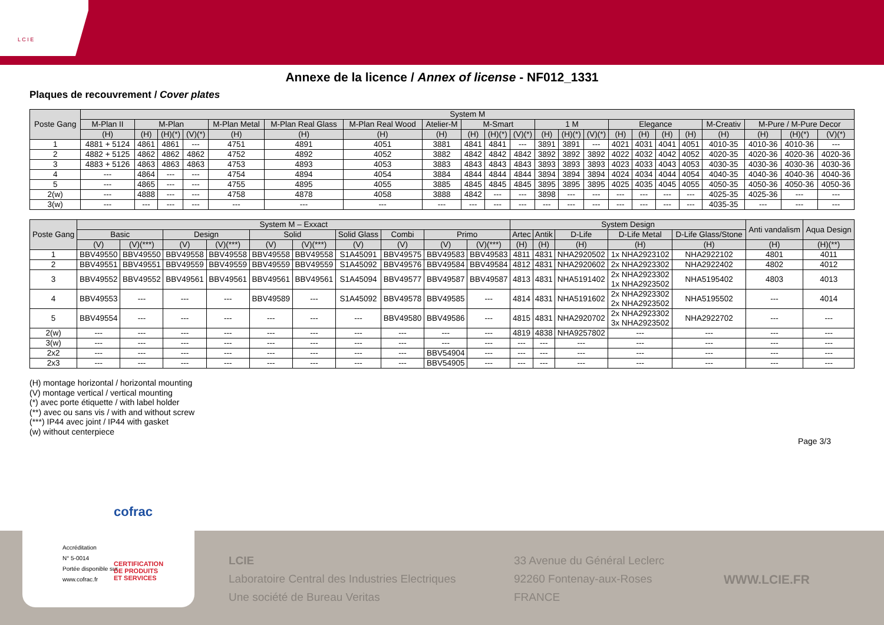L C I E
Annexe de la licence / Annex of license - NF012_1331
Plaques de recouvrement / Cover plates
| Poste Gang | System M | | | | | | | | | | | | | | | | | | | | | |
| --- | --- | --- | --- | --- | --- | --- | --- | --- | --- | --- | --- | --- | --- | --- | --- | --- | --- | --- | --- | --- | --- | --- |
| | M-Plan II | M-Plan | | | M-Plan Metal | M-Plan Real Glass | M-Plan Real Wood | Atelier-M | M-Smart | | | 1 M | | | Elegance | | | | M-Creativ | M-Pure / M-Pure Decor | | |
| | (H) | (H) | (H)(*) | (V)(*) | (H) | (H) | (H) | (H) | (H) | (H)(*) | (V)(*) | (H) | (H)(*) | (V)(*) | (H) | (H) | (H) | (H) | (H) | (H) | (H)(*) | (V)(*) |
| 1 | 4881 + 5124 | 4861 | 4861 | --- | 4751 | 4891 | 4051 | 3881 | 4841 | 4841 | --- | 3891 | 3891 | --- | 4021 | 4031 | 4041 | 4051 | 4010-35 | 4010-36 | 4010-36 | --- |
| 2 | 4882 + 5125 | 4862 | 4862 | 4862 | 4752 | 4892 | 4052 | 3882 | 4842 | 4842 | 4842 | 3892 | 3892 | 3892 | 4022 | 4032 | 4042 | 4052 | 4020-35 | 4020-36 | 4020-36 | 4020-36 |
| 3 | 4883 + 5126 | 4863 | 4863 | 4863 | 4753 | 4893 | 4053 | 3883 | 4843 | 4843 | 4843 | 3893 | 3893 | 3893 | 4023 | 4033 | 4043 | 4053 | 4030-35 | 4030-36 | 4030-36 | 4030-36 |
| 4 | --- | 4864 | --- | --- | 4754 | 4894 | 4054 | 3884 | 4844 | 4844 | 4844 | 3894 | 3894 | 3894 | 4024 | 4034 | 4044 | 4054 | 4040-35 | 4040-36 | 4040-36 | 4040-36 |
| 5 | --- | 4865 | --- | --- | 4755 | 4895 | 4055 | 3885 | 4845 | 4845 | 4845 | 3895 | 3895 | 3895 | 4025 | 4035 | 4045 | 4055 | 4050-35 | 4050-36 | 4050-36 | 4050-36 |
| 2(w) | --- | 4888 | --- | --- | 4758 | 4878 | 4058 | 3888 | 4842 | --- | --- | 3898 | --- | --- | --- | --- | --- | --- | 4025-35 | 4025-36 | --- | --- |
| 3(w) | --- | --- | --- | --- | --- | --- | --- | --- | --- | --- | --- | --- | --- | --- | --- | --- | --- | --- | 4035-35 | --- | --- | --- |
| Poste Gang | System M – Exxact | | | | | | | | | | System Design | | | | | Anti vandalism | Aqua Design |
| --- | --- | --- | --- | --- | --- | --- | --- | --- | --- | --- | --- | --- | --- | --- | --- | --- | --- |
| | Basic | | Design | | Solid | | Solid Glass | Combi | Primo | | Artec | Antik | D-Life | D-Life Metal | D-Life Glass/Stone | | |
| | (V) | (V)(***) | (V) | (V)(***) | (V) | (V)(***) | (V) | (V) | (V) | (V)(***) | (H) | (H) | (H) | (H) | (H) | (H) | (H)(**) |
| 1 | BBV49550 | BBV49550 | BBV49558 | BBV49558 | BBV49558 | BBV49558 | S1A45091 | BBV49575 | BBV49583 | BBV49583 | 4811 | 4831 | NHA2920502 | 1x NHA2923102 | NHA2922102 | 4801 | 4011 |
| 2 | BBV49551 | BBV49551 | BBV49559 | BBV49559 | BBV49559 | BBV49559 | S1A45092 | BBV49576 | BBV49584 | BBV49584 | 4812 | 4831 | NHA2920602 | 2x NHA2923302 | NHA2922402 | 4802 | 4012 |
| 3 | BBV49552 | BBV49552 | BBV49561 | BBV49561 | BBV49561 | BBV49561 | S1A45094 | BBV49577 | BBV49587 | BBV49587 | 4813 | 4831 | NHA5191402 | 2x NHA2923302 1x NHA2923502 | NHA5195402 | 4803 | 4013 |
| 4 | BBV49553 | --- | --- | --- | BBV49589 | --- | S1A45092 | BBV49578 | BBV49585 | --- | 4814 | 4831 | NHA5191602 | 2x NHA2923302 2x NHA2923502 | NHA5195502 | --- | 4014 |
| 5 | BBV49554 | --- | --- | --- | --- | --- | --- | BBV49580 | BBV49586 | --- | 4815 | 4831 | NHA2920702 | 2x NHA2923302 3x NHA2923502 | NHA2922702 | --- | --- |
| 2(w) | --- | --- | --- | --- | --- | --- | --- | --- | --- | --- | 4819 | 4838 | NHA9257802 | --- | --- | --- | --- |
| 3(w) | --- | --- | --- | --- | --- | --- | --- | --- | --- | --- | --- | --- | --- | --- | --- | --- | --- |
| 2x2 | --- | --- | --- | --- | --- | --- | --- | --- | BBV54904 | --- | --- | --- | --- | --- | --- | --- | --- |
| 2x3 | --- | --- | --- | --- | --- | --- | --- | --- | BBV54905 | --- | --- | --- | --- | --- | --- | --- | --- |
(H) montage horizontal / horizontal mounting
(V) montage vertical / vertical mounting
(*) avec porte étiquette / with label holder
(**) avec ou sans vis / with and without screw
(***) IP44 avec joint / IP44 with gasket
(w) without centerpiece
Page 3/3
cofrac
Accréditation
N° 5-0014
Portée disponible sur
www.cofrac.fr
CERTIFICATION
DE PRODUITS
ET SERVICES
LCIE
Laboratoire Central des Industries Electriques
Une société de Bureau Veritas
33 Avenue du Général Leclerc
92260 Fontenay-aux-Roses
FRANCE
WWW.LCIE.FR